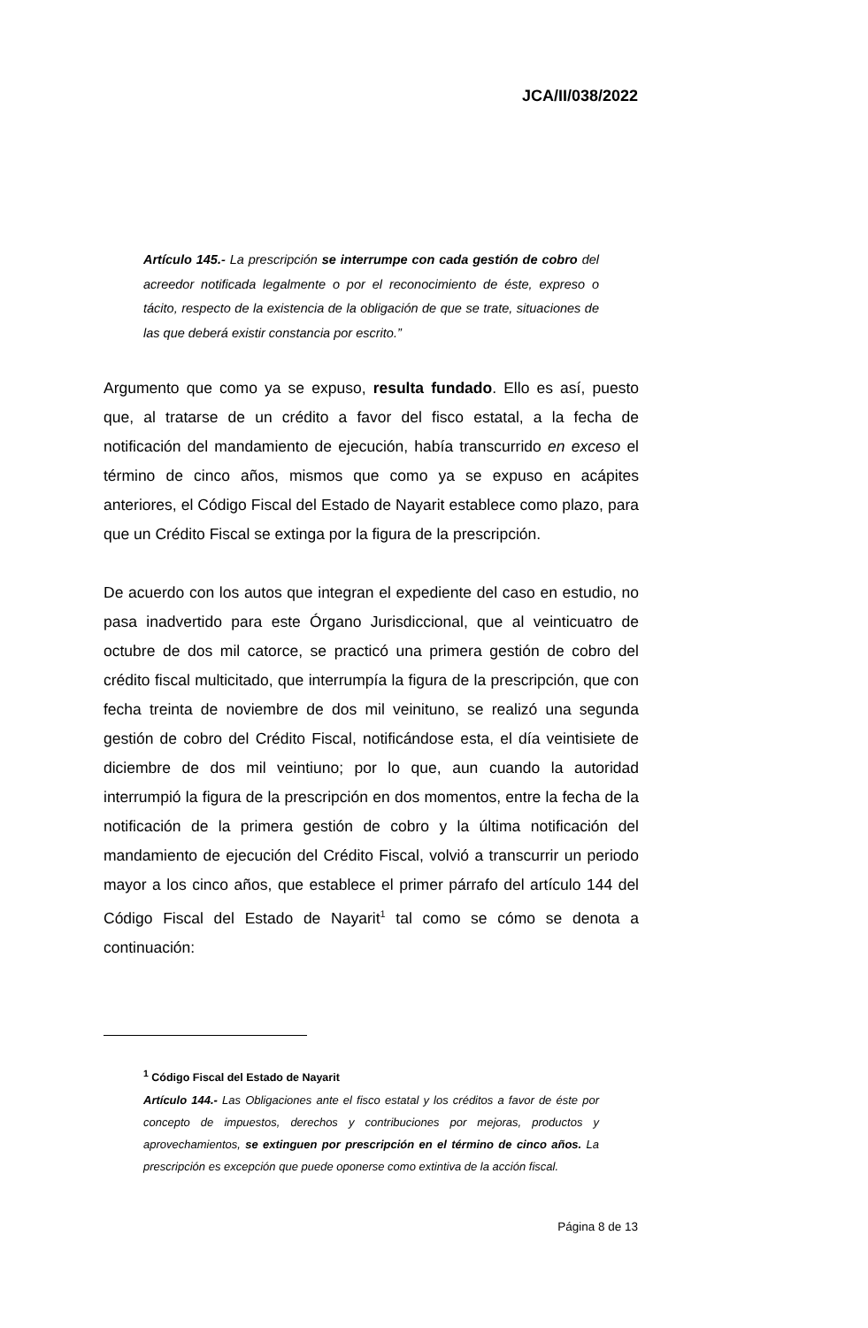JCA/II/038/2022
Artículo 145.- La prescripción se interrumpe con cada gestión de cobro del acreedor notificada legalmente o por el reconocimiento de éste, expreso o tácito, respecto de la existencia de la obligación de que se trate, situaciones de las que deberá existir constancia por escrito.”
Argumento que como ya se expuso, resulta fundado. Ello es así, puesto que, al tratarse de un crédito a favor del fisco estatal, a la fecha de notificación del mandamiento de ejecución, había transcurrido en exceso el término de cinco años, mismos que como ya se expuso en acápites anteriores, el Código Fiscal del Estado de Nayarit establece como plazo, para que un Crédito Fiscal se extinga por la figura de la prescripción.
De acuerdo con los autos que integran el expediente del caso en estudio, no pasa inadvertido para este Órgano Jurisdiccional, que al veinticuatro de octubre de dos mil catorce, se practicó una primera gestión de cobro del crédito fiscal multicitado, que interrumpía la figura de la prescripción, que con fecha treinta de noviembre de dos mil veinituno, se realizó una segunda gestión de cobro del Crédito Fiscal, notificándose esta, el día veintisiete de diciembre de dos mil veintiuno; por lo que, aun cuando la autoridad interrumpió la figura de la prescripción en dos momentos, entre la fecha de la notificación de la primera gestión de cobro y la última notificación del mandamiento de ejecución del Crédito Fiscal, volvió a transcurrir un periodo mayor a los cinco años, que establece el primer párrafo del artículo 144 del Código Fiscal del Estado de Nayarit<sup>1</sup> tal como se cómo se denota a continuación:
<sup>1</sup> Código Fiscal del Estado de Nayarit
Artículo 144.- Las Obligaciones ante el fisco estatal y los créditos a favor de éste por concepto de impuestos, derechos y contribuciones por mejoras, productos y aprovechamientos, se extinguen por prescripción en el término de cinco años. La prescripción es excepción que puede oponerse como extintiva de la acción fiscal.
Página 8 de 13